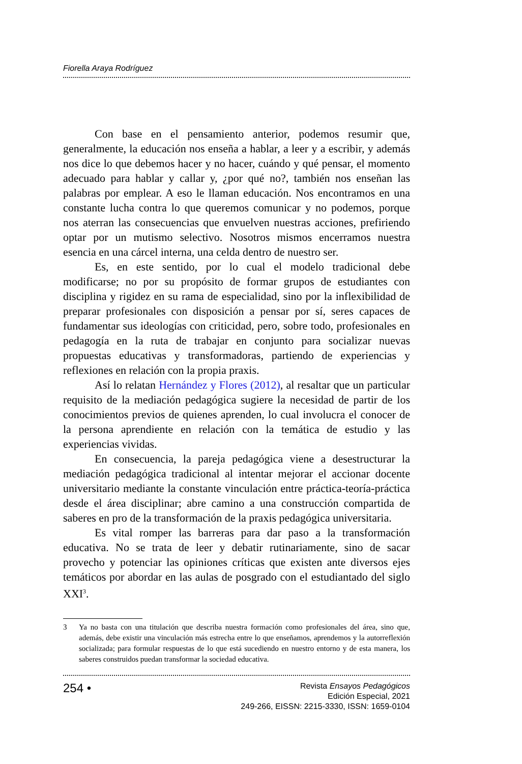Fiorella Araya Rodríguez
Con base en el pensamiento anterior, podemos resumir que, generalmente, la educación nos enseña a hablar, a leer y a escribir, y además nos dice lo que debemos hacer y no hacer, cuándo y qué pensar, el momento adecuado para hablar y callar y, ¿por qué no?, también nos enseñan las palabras por emplear. A eso le llaman educación. Nos encontramos en una constante lucha contra lo que queremos comunicar y no podemos, porque nos aterran las consecuencias que envuelven nuestras acciones, prefiriendo optar por un mutismo selectivo. Nosotros mismos encerramos nuestra esencia en una cárcel interna, una celda dentro de nuestro ser.
Es, en este sentido, por lo cual el modelo tradicional debe modificarse; no por su propósito de formar grupos de estudiantes con disciplina y rigidez en su rama de especialidad, sino por la inflexibilidad de preparar profesionales con disposición a pensar por sí, seres capaces de fundamentar sus ideologías con criticidad, pero, sobre todo, profesionales en pedagogía en la ruta de trabajar en conjunto para socializar nuevas propuestas educativas y transformadoras, partiendo de experiencias y reflexiones en relación con la propia praxis.
Así lo relatan Hernández y Flores (2012), al resaltar que un particular requisito de la mediación pedagógica sugiere la necesidad de partir de los conocimientos previos de quienes aprenden, lo cual involucra el conocer de la persona aprendiente en relación con la temática de estudio y las experiencias vividas.
En consecuencia, la pareja pedagógica viene a desestructurar la mediación pedagógica tradicional al intentar mejorar el accionar docente universitario mediante la constante vinculación entre práctica-teoría-práctica desde el área disciplinar; abre camino a una construcción compartida de saberes en pro de la transformación de la praxis pedagógica universitaria.
Es vital romper las barreras para dar paso a la transformación educativa. No se trata de leer y debatir rutinariamente, sino de sacar provecho y potenciar las opiniones críticas que existen ante diversos ejes temáticos por abordar en las aulas de posgrado con el estudiantado del siglo XXI<sup>3</sup>.
3 Ya no basta con una titulación que describa nuestra formación como profesionales del área, sino que, además, debe existir una vinculación más estrecha entre lo que enseñamos, aprendemos y la autorreflexión socializada; para formular respuestas de lo que está sucediendo en nuestro entorno y de esta manera, los saberes construidos puedan transformar la sociedad educativa.
254 •
Revista Ensayos Pedagógicos
Edición Especial, 2021
249-266, EISSN: 2215-3330, ISSN: 1659-0104